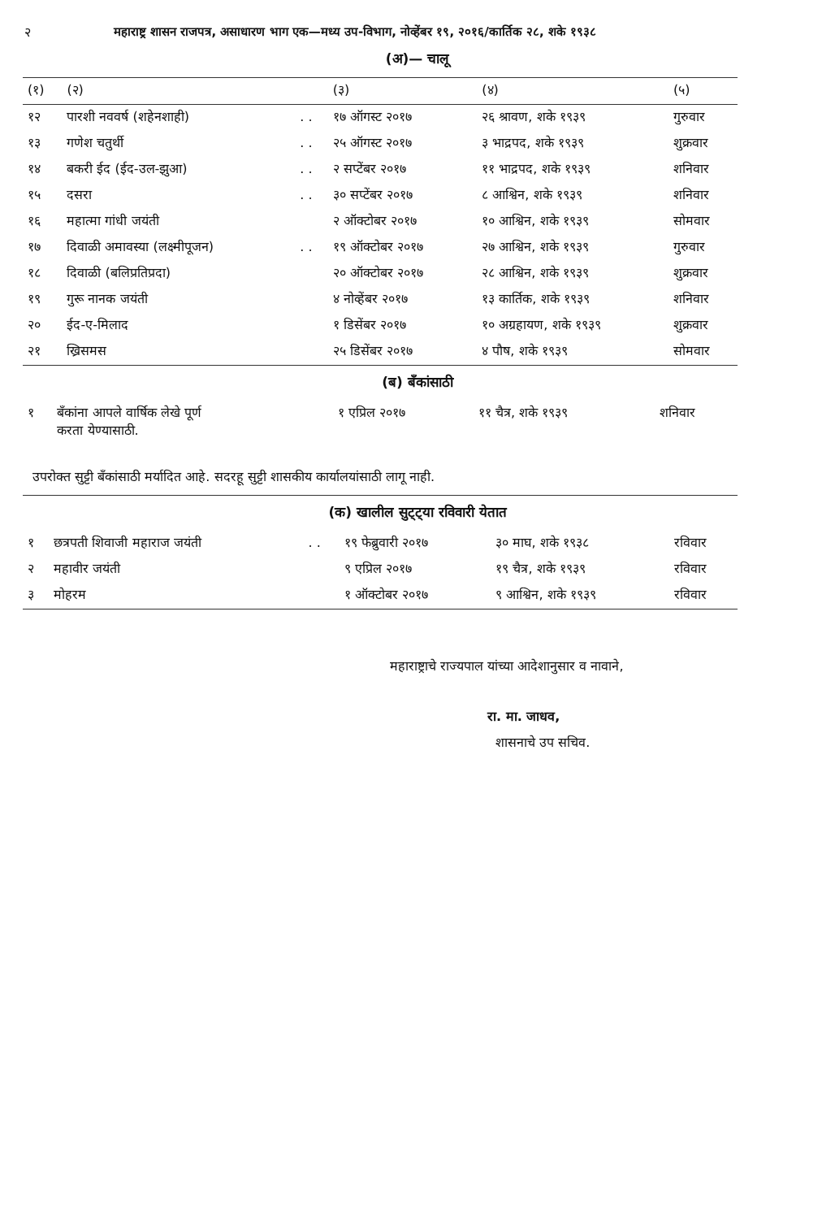२ महाराष्ट्र शासन राजपत्र, असाधारण भाग एक—मध्य उप-विभाग, नोव्हेंबर १९, २०१६/कार्तिक २८, शके १९३८
(अ)— चालू
| (१) | (२) | | (३) | (४) | (५) |
| --- | --- | --- | --- | --- | --- |
| १२ | पारशी नववर्ष (शहेनशाही) | . . | १७ ऑगस्ट २०१७ | २६ श्रावण, शके १९३९ | गुरुवार |
| १३ | गणेश चतुर्थी | . . | २५ ऑगस्ट २०१७ | ३ भाद्रपद, शके १९३९ | शुक्रवार |
| १४ | बकरी ईद (ईद-उल-झुआ) | . . | २ सप्टेंबर २०१७ | ११ भाद्रपद, शके १९३९ | शनिवार |
| १५ | दसरा | . . | ३० सप्टेंबर २०१७ | ८ आश्विन, शके १९३९ | शनिवार |
| १६ | महात्मा गांधी जयंती | | २ ऑक्टोबर २०१७ | १० आश्विन, शके १९३९ | सोमवार |
| १७ | दिवाळी अमावस्या (लक्ष्मीपूजन) | . . | १९ ऑक्टोबर २०१७ | २७ आश्विन, शके १९३९ | गुरुवार |
| १८ | दिवाळी (बलिप्रतिप्रदा) | | २० ऑक्टोबर २०१७ | २८ आश्विन, शके १९३९ | शुक्रवार |
| १९ | गुरू नानक जयंती | | ४ नोव्हेंबर २०१७ | १३ कार्तिक, शके १९३९ | शनिवार |
| २० | ईद-ए-मिलाद | | १ डिसेंबर २०१७ | १० अग्रहायण, शके १९३९ | शुक्रवार |
| २१ | ख्रिसमस | | २५ डिसेंबर २०१७ | ४ पौष, शके १९३९ | सोमवार |
(ब) बँकांसाठी
| १ | बँकांना आपले वार्षिक लेखे पूर्ण करता येण्यासाठी. | १ एप्रिल २०१७ | ११ चैत्र, शके १९३९ | शनिवार |
उपरोक्त सुट्टी बँकांसाठी मर्यादित आहे. सदरहू सुट्टी शासकीय कार्यालयांसाठी लागू नाही.
(क) खालील सुट्ट्या रविवारी येतात
| १ | छत्रपती शिवाजी महाराज जयंती | . . | १९ फेब्रुवारी २०१७ | ३० माघ, शके १९३८ | रविवार |
| २ | महावीर जयंती | | ९ एप्रिल २०१७ | १९ चैत्र, शके १९३९ | रविवार |
| ३ | मोहरम | | १ ऑक्टोबर २०१७ | ९ आश्विन, शके १९३९ | रविवार |
महाराष्ट्राचे राज्यपाल यांच्या आदेशानुसार व नावाने,
रा. मा. जाधव,
शासनाचे उप सचिव.